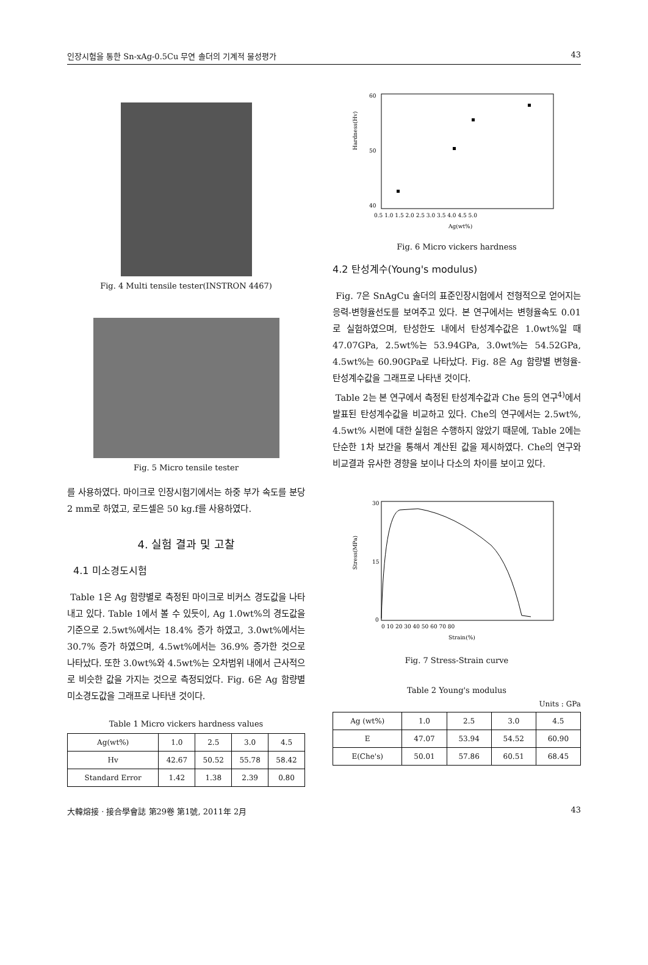인장시험을 통한 Sn-xAg-0.5Cu 무연 솔더의 기계적 물성평가 43
Fig. 4 Multi tensile tester(INSTRON 4467)
Fig. 5 Micro tensile tester
를 사용하였다. 마이크로 인장시험기에서는 하중 부가 속도를 분당 2 mm로 하였고, 로드셀은 50 kg.f를 사용하였다.
4. 실험 결과 및 고찰
4.1 미소경도시험
Table 1은 Ag 함량별로 측정된 마이크로 비커스 경도값을 나타내고 있다. Table 1에서 볼 수 있듯이, Ag 1.0wt%의 경도값을 기준으로 2.5wt%에서는 18.4% 증가 하였고, 3.0wt%에서는 30.7% 증가 하였으며, 4.5wt%에서는 36.9% 증가한 것으로 나타났다. 또한 3.0wt%와 4.5wt%는 오차범위 내에서 근사적으로 비슷한 값을 가지는 것으로 측정되었다. Fig. 6은 Ag 함량별 미소경도값을 그래프로 나타낸 것이다.
Table 1 Micro vickers hardness values
| Ag(wt%) | 1.0 | 2.5 | 3.0 | 4.5 |
| --- | --- | --- | --- | --- |
| Hv | 42.67 | 50.52 | 55.78 | 58.42 |
| Standard Error | 1.42 | 1.38 | 2.39 | 0.80 |
Hardness(Hv)
60
50
40
0.5 1.0 1.5 2.0 2.5 3.0 3.5 4.0 4.5 5.0
Ag(wt%)
Fig. 6 Micro vickers hardness
4.2 탄성계수(Young's modulus)
Fig. 7은 SnAgCu 솔더의 표준인장시험에서 전형적으로 얻어지는 응력-변형율선도를 보여주고 있다. 본 연구에서는 변형율속도 0.01로 실험하였으며, 탄성한도 내에서 탄성계수값은 1.0wt%일 때 47.07GPa, 2.5wt%는 53.94GPa, 3.0wt%는 54.52GPa, 4.5wt%는 60.90GPa로 나타났다. Fig. 8은 Ag 함량별 변형율-탄성계수값을 그래프로 나타낸 것이다.
Table 2는 본 연구에서 측정된 탄성계수값과 Che 등의 연구<sup>4)</sup>에서 발표된 탄성계수값을 비교하고 있다. Che의 연구에서는 2.5wt%, 4.5wt% 시편에 대한 실험은 수행하지 않았기 때문에, Table 2에는 단순한 1차 보간을 통해서 계산된 값을 제시하였다. Che의 연구와 비교결과 유사한 경향을 보이나 다소의 차이를 보이고 있다.
Stress(MPa)
30
15
0
0 10 20 30 40 50 60 70 80
Strain(%)
Fig. 7 Stress-Strain curve
Table 2 Young's modulus
Units : GPa
| Ag (wt%) | 1.0 | 2.5 | 3.0 | 4.5 |
| --- | --- | --- | --- | --- |
| E | 47.07 | 53.94 | 54.52 | 60.90 |
| E(Che's) | 50.01 | 57.86 | 60.51 | 68.45 |
大韓熔接 · 接合學會誌 第29卷 第1號, 2011年 2月 43